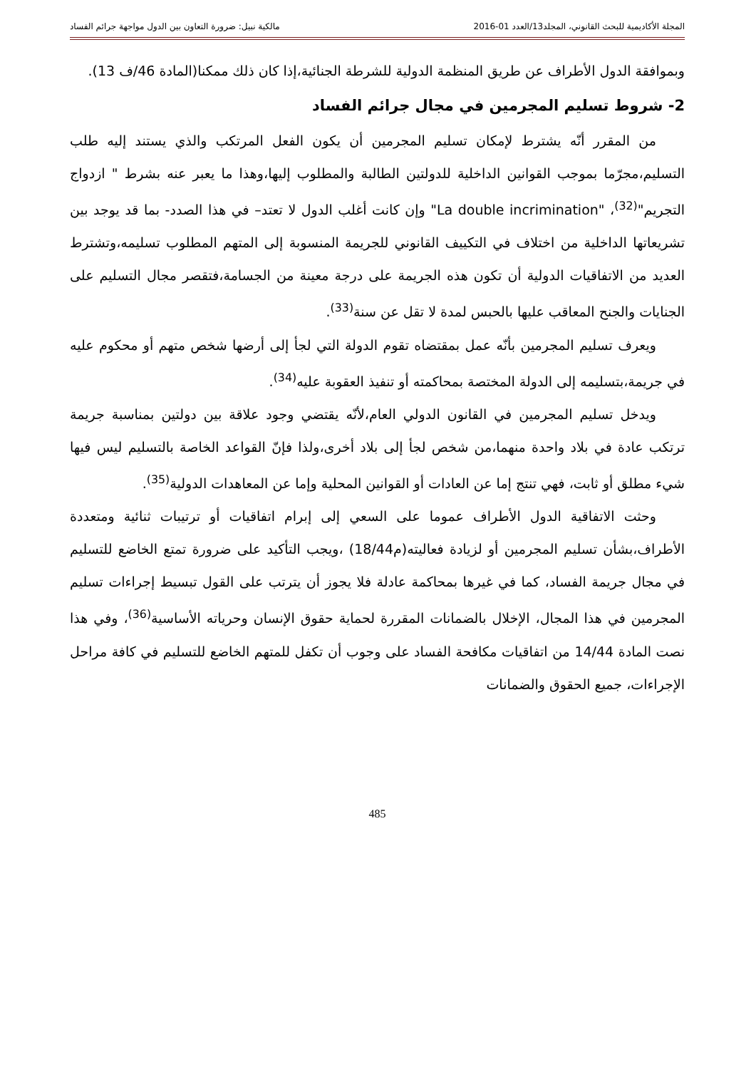المجلة الأكاديمية للبحث القانوني، المجلد13/العدد 01-2016 مالكية نبيل: ضرورة التعاون بين الدول مواجهة جرائم الفساد
وبموافقة الدول الأطراف عن طريق المنظمة الدولية للشرطة الجنائية،إذا كان ذلك ممكنا(المادة 46/ف 13).
2- شروط تسليم المجرمين في مجال جرائم الفساد
من المقرر أنّه يشترط لإمكان تسليم المجرمين أن يكون الفعل المرتكب والذي يستند إليه طلب التسليم،مجرّما بموجب القوانين الداخلية للدولتين الطالبة والمطلوب إليها،وهذا ما يعبر عنه بشرط " ازدواج التجريم"<sup>(32)</sup>، "La double incrimination" وإن كانت أغلب الدول لا تعتد– في هذا الصدد- بما قد يوجد بين تشريعاتها الداخلية من اختلاف في التكييف القانوني للجريمة المنسوبة إلى المتهم المطلوب تسليمه،وتشترط العديد من الاتفاقيات الدولية أن تكون هذه الجريمة على درجة معينة من الجسامة،فتقصر مجال التسليم على الجنايات والجنح المعاقب عليها بالحبس لمدة لا تقل عن سنة<sup>(33)</sup>.
ويعرف تسليم المجرمين بأنّه عمل بمقتضاه تقوم الدولة التي لجأ إلى أرضها شخص متهم أو محكوم عليه في جريمة،بتسليمه إلى الدولة المختصة بمحاكمته أو تنفيذ العقوبة عليه<sup>(34)</sup>.
ويدخل تسليم المجرمين في القانون الدولي العام،لأنّه يقتضي وجود علاقة بين دولتين بمناسبة جريمة ترتكب عادة في بلاد واحدة منهما،من شخص لجأ إلى بلاد أخرى،ولذا فإنّ القواعد الخاصة بالتسليم ليس فيها شيء مطلق أو ثابت، فهي تنتج إما عن العادات أو القوانين المحلية وإما عن المعاهدات الدولية<sup>(35)</sup>.
وحثت الاتفاقية الدول الأطراف عموما على السعي إلى إبرام اتفاقيات أو ترتيبات ثنائية ومتعددة الأطراف،بشأن تسليم المجرمين أو لزيادة فعاليته(م18/44) ،ويجب التأكيد على ضرورة تمتع الخاضع للتسليم في مجال جريمة الفساد، كما في غيرها بمحاكمة عادلة فلا يجوز أن يترتب على القول تبسيط إجراءات تسليم المجرمين في هذا المجال، الإخلال بالضمانات المقررة لحماية حقوق الإنسان وحرياته الأساسية<sup>(36)</sup>، وفي هذا نصت المادة 14/44 من اتفاقيات مكافحة الفساد على وجوب أن تكفل للمتهم الخاضع للتسليم في كافة مراحل الإجراءات، جميع الحقوق والضمانات
485